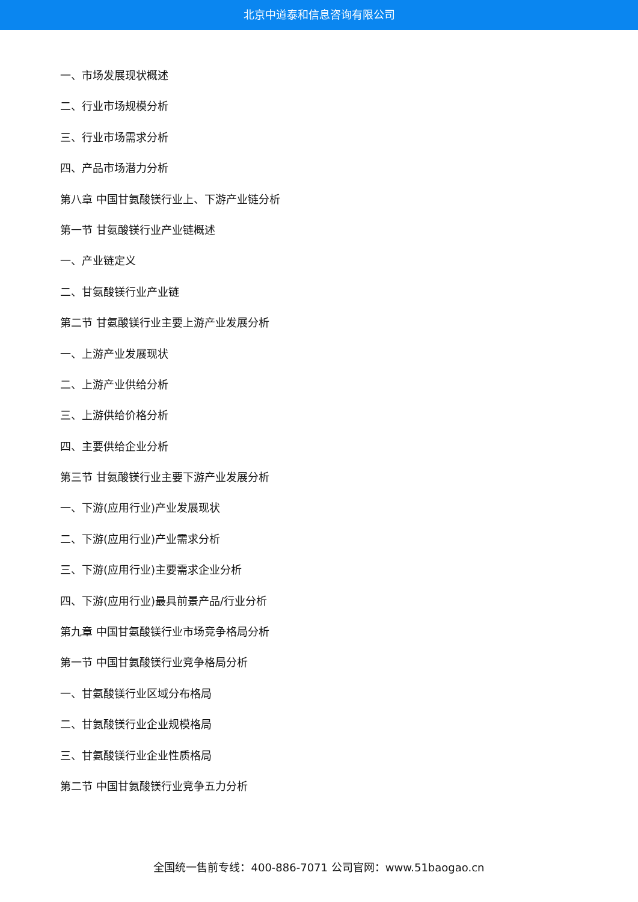北京中道泰和信息咨询有限公司
一、市场发展现状概述
二、行业市场规模分析
三、行业市场需求分析
四、产品市场潜力分析
第八章 中国甘氨酸镁行业上、下游产业链分析
第一节 甘氨酸镁行业产业链概述
一、产业链定义
二、甘氨酸镁行业产业链
第二节 甘氨酸镁行业主要上游产业发展分析
一、上游产业发展现状
二、上游产业供给分析
三、上游供给价格分析
四、主要供给企业分析
第三节 甘氨酸镁行业主要下游产业发展分析
一、下游(应用行业)产业发展现状
二、下游(应用行业)产业需求分析
三、下游(应用行业)主要需求企业分析
四、下游(应用行业)最具前景产品/行业分析
第九章 中国甘氨酸镁行业市场竞争格局分析
第一节 中国甘氨酸镁行业竞争格局分析
一、甘氨酸镁行业区域分布格局
二、甘氨酸镁行业企业规模格局
三、甘氨酸镁行业企业性质格局
第二节 中国甘氨酸镁行业竞争五力分析
全国统一售前专线：400-886-7071 公司官网：www.51baogao.cn